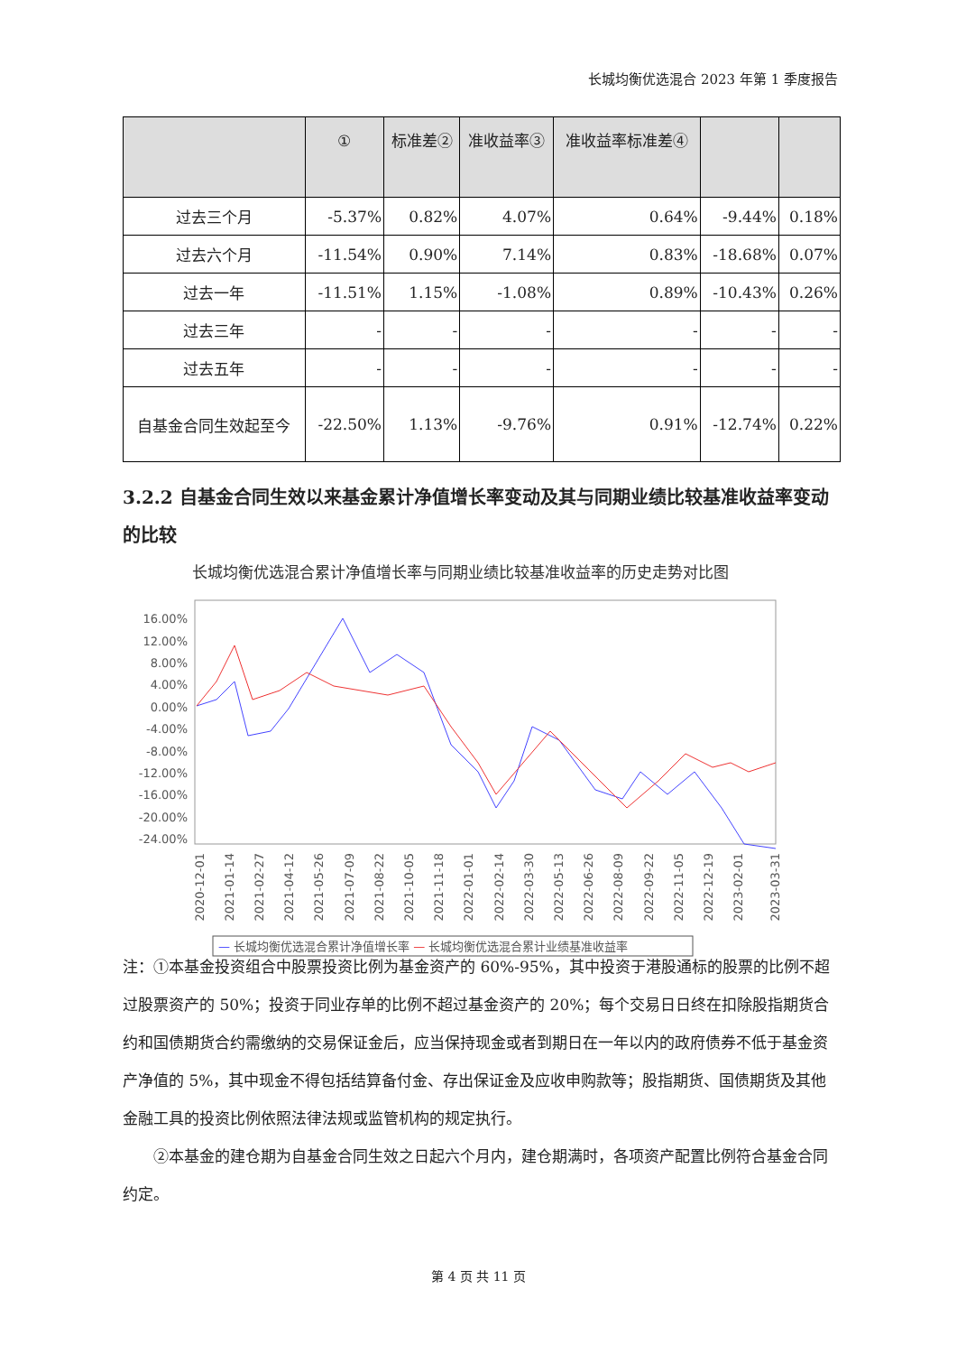长城均衡优选混合 2023 年第 1 季度报告
| | ① | 标准差② | 准收益率③ | 准收益率标准差④ | | |
| --- | --- | --- | --- | --- | --- | --- |
| 过去三个月 | -5.37% | 0.82% | 4.07% | 0.64% | -9.44% | 0.18% |
| 过去六个月 | -11.54% | 0.90% | 7.14% | 0.83% | -18.68% | 0.07% |
| 过去一年 | -11.51% | 1.15% | -1.08% | 0.89% | -10.43% | 0.26% |
| 过去三年 | - | - | - | - | - | - |
| 过去五年 | - | - | - | - | - | - |
| 自基金合同生效起至今 | -22.50% | 1.13% | -9.76% | 0.91% | -12.74% | 0.22% |
3.2.2 自基金合同生效以来基金累计净值增长率变动及其与同期业绩比较基准收益率变动的比较
长城均衡优选混合累计净值增长率与同期业绩比较基准收益率的历史走势对比图
16.00%
12.00%
8.00%
4.00%
0.00%
-4.00%
-8.00%
-12.00%
-16.00%
-20.00%
-24.00%
2020-12-01
2021-01-14
2021-02-27
2021-04-12
2021-05-26
2021-07-09
2021-08-22
2021-10-05
2021-11-18
2022-01-01
2022-02-14
2022-03-30
2022-05-13
2022-06-26
2022-08-09
2022-09-22
2022-11-05
2022-12-19
2023-02-01
2023-03-31
— 长城均衡优选混合累计净值增长率 — 长城均衡优选混合累计业绩基准收益率
注：①本基金投资组合中股票投资比例为基金资产的 60%-95%，其中投资于港股通标的股票的比例不超过股票资产的 50%；投资于同业存单的比例不超过基金资产的 20%；每个交易日日终在扣除股指期货合约和国债期货合约需缴纳的交易保证金后，应当保持现金或者到期日在一年以内的政府债券不低于基金资产净值的 5%，其中现金不得包括结算备付金、存出保证金及应收申购款等；股指期货、国债期货及其他金融工具的投资比例依照法律法规或监管机构的规定执行。
　　②本基金的建仓期为自基金合同生效之日起六个月内，建仓期满时，各项资产配置比例符合基金合同约定。
第 4 页 共 11 页